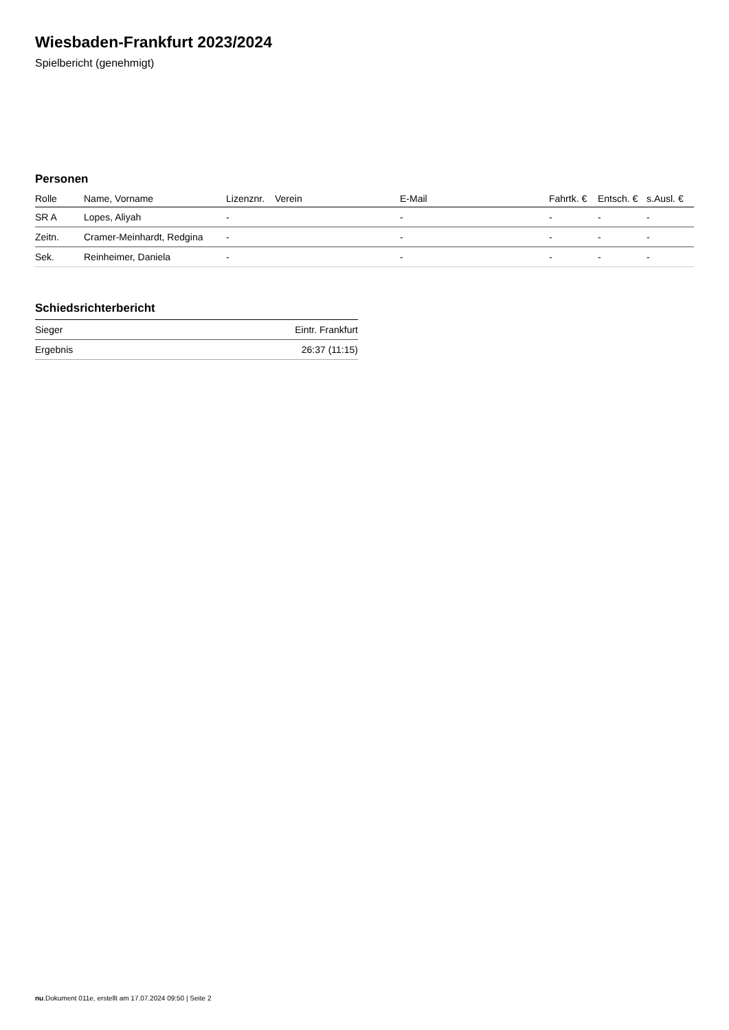Wiesbaden-Frankfurt 2023/2024
Spielbericht (genehmigt)
Personen
| Rolle | Name, Vorname | Lizenznr. | Verein | E-Mail | Fahrtk. € | Entsch. € | s.Ausl. € |
| --- | --- | --- | --- | --- | --- | --- | --- |
| SR A | Lopes, Aliyah | - | | - | - | - | - |
| Zeitn. | Cramer-Meinhardt, Redgina | - | | - | - | - | - |
| Sek. | Reinheimer, Daniela | - | | - | - | - | - |
Schiedsrichterbericht
| Sieger | Eintr. Frankfurt |
| Ergebnis | 26:37 (11:15) |
nu.Dokument 011e, erstellt am 17.07.2024 09:50 | Seite 2